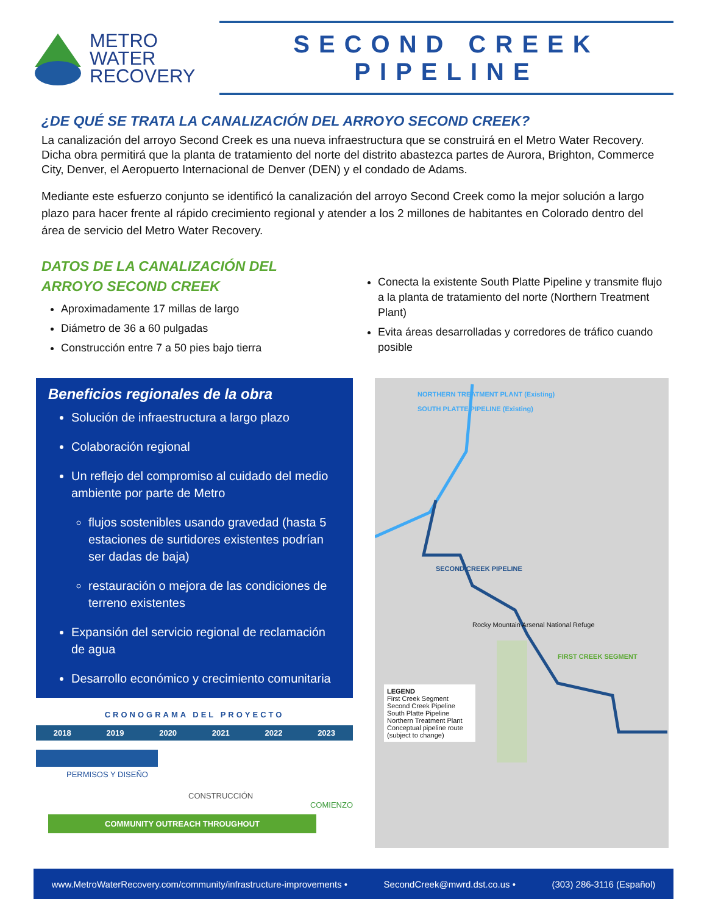METRO
WATER
RECOVERY
SECOND CREEK PIPELINE
¿DE QUÉ SE TRATA LA CANALIZACIÓN DEL ARROYO SECOND CREEK?
La canalización del arroyo Second Creek es una nueva infraestructura que se construirá en el Metro Water Recovery. Dicha obra permitirá que la planta de tratamiento del norte del distrito abastezca partes de Aurora, Brighton, Commerce City, Denver, el Aeropuerto Internacional de Denver (DEN) y el condado de Adams.
Mediante este esfuerzo conjunto se identificó la canalización del arroyo Second Creek como la mejor solución a largo plazo para hacer frente al rápido crecimiento regional y atender a los 2 millones de habitantes en Colorado dentro del área de servicio del Metro Water Recovery.
DATOS DE LA CANALIZACIÓN DEL
ARROYO SECOND CREEK
Aproximadamente 17 millas de largo
Diámetro de 36 a 60 pulgadas
Construcción entre 7 a 50 pies bajo tierra
Conecta la existente South Platte Pipeline y transmite flujo a la planta de tratamiento del norte (Northern Treatment Plant)
Evita áreas desarrolladas y corredores de tráfico cuando posible
Beneficios regionales de la obra
Solución de infraestructura a largo plazo
Colaboración regional
Un reflejo del compromiso al cuidado del medio ambiente por parte de Metro
flujos sostenibles usando gravedad (hasta 5 estaciones de surtidores existentes podrían ser dadas de baja)
restauración o mejora de las condiciones de terreno existentes
Expansión del servicio regional de reclamación de agua
Desarrollo económico y crecimiento comunitaria
CRONOGRAMA DEL PROYECTO
2018 2019 2020 2021 2022 2023
PERMISOS Y DISEÑO
CONSTRUCCIÓN
COMIENZO
COMMUNITY OUTREACH THROUGHOUT
NORTHERN TREATMENT PLANT (Existing)
SOUTH PLATTE PIPELINE (Existing)
SECOND CREEK PIPELINE
Rocky Mountain Arsenal National Refuge
FIRST CREEK SEGMENT
LEGEND
First Creek Segment
Second Creek Pipeline
South Platte Pipeline
Northern Treatment Plant
Conceptual pipeline route (subject to change)
www.MetroWaterRecovery.com/community/infrastructure-improvements • SecondCreek@mwrd.dst.co.us • (303) 286-3116 (Español)